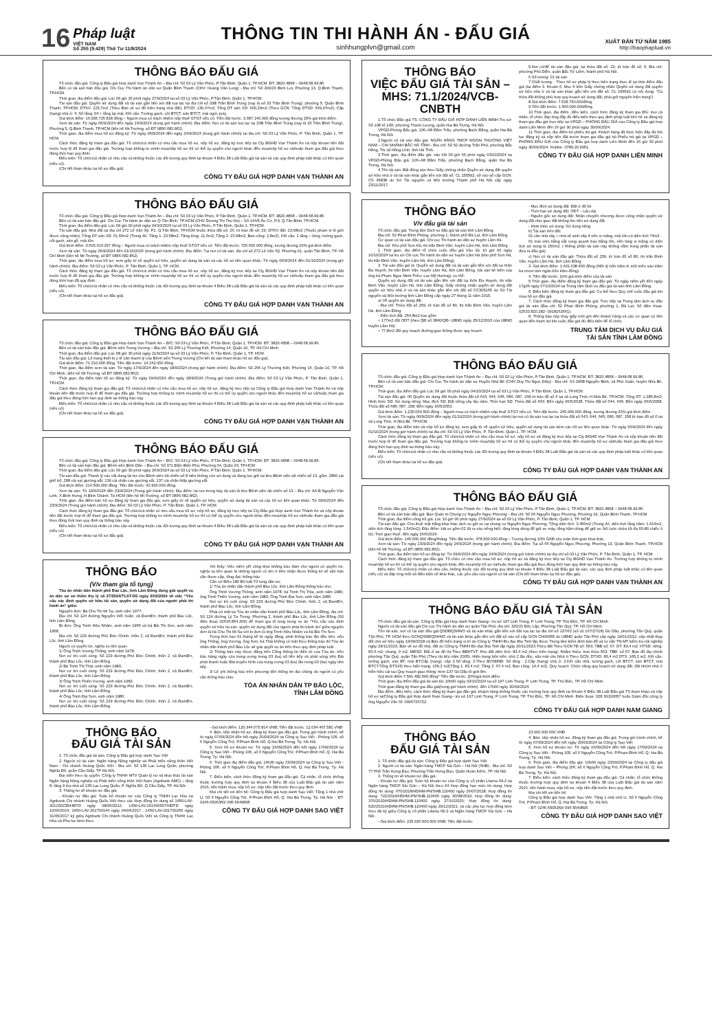16
Pháp luật
VIỆT NAM
Số 255 (9.429) Thứ Tư 11/9/2024
THÔNG TIN THI HÀNH ÁN - ĐẤU GIÁ
sinhhungplvn@gmail.com
XUẤT BẢN TỪ NĂM 1985
http://baophapluat.vn
THÔNG BÁO ĐẤU GIÁ
Tổ chức đấu giá: Công ty Đấu giá Hợp danh Vạn Thành An – Địa chỉ: Số 03 Lý Văn Phức, P.Tân Định, Quận 1, TP.HCM. ĐT: 3820.4858 – 0948.68.99.86.
Bên có tài sản bán đấu giá: Chi Cục Thi hành án dân sự Quận Bình Thạnh (CHV: Hoàng Văn Long) - Địa chỉ: Số 200/20 Bình Lợi, Phường 13, Q.Bình Thạnh, TP.HCM.
Thời gian, địa điểm đấu giá: Lúc 09 giờ 30 phút ngày 27/9/2024 tại số 03 Lý Văn Phức, P.Tân Định, Quận 1, TP.HCM.
Tài sản đấu giá: Quyền sử dụng đất và tài sản gắn liền với đất tọa lạc tại địa chỉ số 33B Trần Bình Trọng (nay là số 33 Trần Bình Trọng), phường 5, Quận Bình Thạnh, TP.HCM; DTKV: 223,7m2 (Theo Bản vẽ sơ đồ hiện trạng nhà đất); DTXD: 130,47m2; Tổng DT sàn XD: 600,29m2 (Theo GCN: Tổng DTSD: 549,07m2); Cấp (hạng) nhà ở: 4; Số tầng: 04 + tầng áp mái; Kết cấu: Tường gạch, cột BTCT, sàn BTCT, mái ngói, poly.
Giá khởi điểm: 16.935.726.818 đồng – Người mua có trách nhiệm nộp thuế GTGT nếu có. Tiền đặt trước: 3.387.140.000 đồng tương đương 20% giá khởi điểm.
Xem tài sản: Từ ngày 06/9/2024 đến ngày 24/9/2024 (trong giờ hành chính). Địa điểm: Nơi có tài sản tọa lạc tại 33B Trần Bình Trọng (nay là 33 Trần Bình Trọng), Phường 5, Q.Bình Thạnh, TP.HCM (liên hệ Mr.Trường, số ĐT 0856.682.862).
Thời gian, địa điểm mua hồ sơ đăng ký: Từ ngày 06/9/2024 đến ngày 24/9/2024 (trong giờ hành chính) tại địa chỉ: Số 03 Lý Văn Phức, P. Tân Định, Quận 1, TP. HCM.
Cách thức đăng ký tham gia đấu giá: Tổ chức/cá nhân có nhu cầu mua hồ sơ, nộp hồ sơ, đăng ký trực tiếp tại Cty ĐGHD Vạn Thành An và nộp khoản tiền đặt trước hợp lệ để tham gia đấu giá. Trường hợp không tự mình mua/nộp hồ sơ thì có thể ủy quyền cho người khác đến mua/nộp hồ sơ và/hoặc tham gia đấu giá theo đúng thời hạn quy định.
Điều kiện: Tổ chức/cá nhân có nhu cầu và không thuộc các đối tượng quy định tại khoản 4 Điều 38 Luật Đấu giá tài sản và các quy định pháp luật khác có liên quan (nếu có).
(Chi tiết tham khảo tại hồ sơ đấu giá).
CÔNG TY ĐẤU GIÁ HỢP DANH VẠN THÀNH AN
THÔNG BÁO ĐẤU GIÁ
Tổ chức đấu giá: Công ty Đấu giá Hợp danh Vạn Thành An – Địa chỉ: Số 03 Lý Văn Phức, P.Tân Định, Quận 1, TP.HCM. ĐT: 3820.4858 – 0948.68.99.86.
Bên có tài sản bán đấu giá: Chi Cục Thi hành án dân sự Q.Tân Bình, TP.HCM (CHV Dương Thị Thu Hà) – Số 144/5 Âu Cơ, P.9, Q.Tân Bình, TP.HCM.
Thời gian, địa điểm đấu giá: Lúc 09 giờ 00 phút ngày 04/10/2024 tại số 03 Lý Văn Phức, P.Tân Định, Quận 1, TP.HCM.
Tài sản đấu giá: Nhà đất tại địa chỉ 272 Lê Văn Sỹ, P1, Q.Tân Bình, TP.HCM thuộc thửa đất số: 26, tờ bản đồ số: 29; DTKV đất: 23,58m2 (Thuộc phạm vi lộ giới được công nhận); Tổng DT sàn XD: 61,56m2 (Trong đó: Tầng 1: 23,58m2; Tầng lửng: 11,6m2; Tầng 2: 23,58m2; Ban công: 2,8m2). Kết cấu: 2 tầng + lửng, tường gạch, cột gạch, sàn gỗ, mái tôn.
Giá khởi điểm: 3.603.319.297 đồng – Người mua có trách nhiệm nộp thuế GTGT nếu có. Tiền đặt trước: 720.660.000 đồng, tương đương 20% giá khởi điểm.
Xem tài sản: Từ ngày 06/9/2024 đến 01/10/2024 (trong giờ hành chính). Địa điểm: Tại nơi có tài sản, địa chỉ số 272 Lê Văn Sỹ, Phường 01, quận Tân Bình, TP. Hồ Chí Minh (liên hệ Mr.Trường, số ĐT 0856.682.862).
Thời gian, địa điểm mua hồ sơ; xem giấy tờ về quyền sở hữu, quyền sử dụng tài sản và các hồ sơ liên quan khác: Từ ngày 06/9/2024 đến 01/10/2024 (trong giờ hành chính). Địa điểm: Số 03 Lý Văn Phức, P. Tân Định, Quận 1, TP. HCM.
Cách thức đăng ký tham gia đấu giá: Tổ chức/cá nhân có nhu cầu mua hồ sơ, nộp hồ sơ, đăng ký trực tiếp tại Cty ĐGHD Vạn Thành An và nộp khoản tiền đặt trước hợp lệ để tham gia đấu giá. Trường hợp không tự mình mua/nộp hồ sơ thì có thể ủy quyền cho người khác đến mua/nộp hồ sơ và/hoặc tham gia đấu giá theo đúng thời hạn đã quy định..
Điều kiện: Tổ chức/cá nhân có nhu cầu và không thuộc các đối tượng quy định tại khoản 4 Điều 38 Luật Đấu giá tài sản và các quy định pháp luật khác có liên quan (nếu có).
(Chi tiết tham khảo tại hồ sơ đấu giá).
CÔNG TY ĐẤU GIÁ HỢP DANH VẠN THÀNH AN
THÔNG BÁO ĐẤU GIÁ
Tổ chức đấu giá: Công ty Đấu giá Hợp danh Vạn Thành An – Đ/C: Số 03 Lý Văn Phức, P.Tân Định, Quận 1, TP.HCM. ĐT: 3820.4858 – 0948.68.99.86.
Bên có tài sản bán đấu giá: Bệnh viện Trưng Vương – Địa chỉ: Số 266 Lý Thường Kiệt, Phường 14, Quận 10, TP. Hồ Chí Minh.
Thời gian, địa điểm đấu giá: Lúc 08 giờ 30 phút ngày 21/9/2024 tại số 03 Lý Văn Phức, P. Tân Định, Quận 1, TP. HCM.
Tài sản đấu giá: Lô trang thiết bị y tế cần thanh lý của Bệnh viện Trưng Vương (Chi tiết tài sản tham khảo hồ sơ đấu giá).
Giá khởi điểm: 71.210.000 đồng. Tiền đặt trước: 14.242.000 đồng.
Thời gian, địa điểm xem tài sản: Từ ngày 17/9/2024 đến ngày 18/9/2024 (trong giờ hành chính). Địa điểm: Số 266 Lý Thường Kiệt, Phường 14, Quận 10, TP. Hồ Chí Minh. (liên hệ Mr.Trường, số ĐT 0856.682.862).
Thời gian, địa điểm bán hồ sơ đăng ký: Từ ngày 09/9/2024 đến ngày 18/9/2024 (Trong giờ hành chính). Địa điểm: Số 03 Lý Văn Phức, P. Tân Định, Quận 1, TP.HCM.
Cách thức đăng ký tham gia đấu giá: Tổ chức/cá nhân có nhu cầu mua hồ sơ, nộp hồ sơ, đăng ký trực tiếp tại Công ty Đấu giá Hợp danh Vạn Thành An và nộp khoản tiền đặt trước hợp lệ để tham gia đấu giá. Trường hợp không tự mình mua/nộp hồ sơ thì có thể ủy quyền cho người khác đến mua/nộp hồ sơ và/hoặc tham gia đấu giá theo đúng thời hạn quy định tại thông báo này.
Điều kiện: Tổ chức/cá nhân có nhu cầu và không thuộc các đối tượng quy định tại khoản 4 Điều 38 Luật Đấu giá tài sản và các quy định pháp luật khác có liên quan (nếu có)
(Chi tiết tham khảo tại hồ sơ đấu giá).
CÔNG TY ĐẤU GIÁ HỢP DANH VẠN THÀNH AN
THÔNG BÁO ĐẤU GIÁ
Tổ chức đấu giá: Công ty Đấu giá Hợp danh Vạn Thành An – Đ/C: Số 03 Lý Văn Phức, P.Tân Định, Quận 1, TP.HCM. ĐT: 3820.4858 – 0948.68.99.86.
Bên có tài sản bán đấu giá: Bệnh viện Bình Dân – Địa chỉ: Số 371 Điện Biên Phủ, Phường 04, Quận 03, TP.HCM
Thời gian, địa điểm đấu giá: Lúc 09 giờ 30 phút ngày 26/9/2024 tại số 03 Lý Văn Phức, P.Tân Định, Quận 1, TP.HCM.
Tài sản đấu giá: Thanh lý các vật dụng tài trợ cho Bệnh viện dã chiến số 8 hiện không còn sử dụng và đang lưu giữ tại kho Bệnh viện dã chiến số 13; gồm: 2850 cái ghế bố, 288 cái vạt giường sắt, 139 cái chân cao giường sắt, 137 cái chân thấp giường sắt.
Giá khởi điểm: 214.500.000 đồng. Tiền đặt trước: 42.900.000 đồng.
Xem tài sản: Từ 19/9/2024 đến 23/9/2024 (Trong giờ hành chính). Địa điểm: tại nơi trưng bày tài sản là kho Bệnh viện dã chiến số 13 – Địa chỉ: 9A-B Nguyễn Văn Linh, X.Bình Hưng, H.Bình Chánh, Tp.HCM (liên hệ Mr.Trường, số ĐT 0856.682.862).
Thời gian, địa điểm bán hồ sơ đăng ký tham gia đấu giá; xem giấy tờ về quyền sở hữu, quyền sử dụng tài sản và các hồ sơ liên quan khác: Từ 09/9/2024 đến 23/9/2024 (Trong giờ hành chính). Địa điểm: Số 03 Lý Văn Phức, P. Tân Định, Quận 1, TP. HCM.
Cách thức đăng ký tham gia đấu giá: Tổ chức/cá nhân có nhu cầu mua hồ sơ, nộp hồ sơ, đăng ký trực tiếp tại Cty Đấu giá Hợp danh Vạn Thành An và nộp khoản tiền đặt trước hợp lệ để tham gia đấu giá. Trường hợp không tự mình mua/nộp hồ sơ thì có thể ủy quyền cho người khác đến mua/nộp hồ sơ và/hoặc tham gia đấu giá theo đúng thời hạn quy định tại thông báo này.
Điều kiện: Tổ chức/cá nhân có nhu cầu và không thuộc các đối tượng quy định tại khoản 4 Điều 38 Luật Đấu giá tài sản và các quy định pháp luật khác có liên quan (nếu có)
(Chi tiết tham khảo tại hồ sơ đấu giá).
CÔNG TY ĐẤU GIÁ HỢP DANH VẠN THÀNH AN
THÔNG BÁO
(V/v tham gia tố tụng)
Tòa án nhân dân thành phố Bảo Lộc, tỉnh Lâm Đồng đang giải quyết vụ án dân sự sơ thẩm thụ lý số 27/2024/TLST-DS ngày 20/2/2024 về việc “Yêu cầu xác định quyền sở hữu tài sản, quyền sử dụng đất của người phải thi hành án” giữa:
Nguyên đơn: Bà Chu Thị Mi Sa, sinh năm 1977;
Địa chỉ: Số 124 đường Nguyễn Viết Xuân, xã ĐamB’ri, thành phố Bảo Lộc, tỉnh Lâm Đồng
Bị đơn: Ông Trịnh Hữu Nhâm, sinh năm 1956 và bà Bùi Thị Sen, sinh năm 1958;
Địa chỉ: Số 229 đường Phó Đức Chính, thôn 2, xã ĐamB’ri, thành phố Bảo Lộc, tỉnh Lâm Đồng.
Người có quyền lợi, nghĩa vụ liên quan:
1/ Ông Trịnh Vương Thông, sinh năm 1978;
Nơi cư trú cuối cùng: Số 229 đường Phó Đức Chính, thôn 2, xã ĐamB’ri, thành phố Bảo Lộc, tỉnh Lâm Đồng.
2/ Bà Trịnh Thị Thái, sinh năm 1980;
Nơi cư trú cuối cùng: Số 229 đường Phó Đức Chính, thôn 2, xã ĐamB’ri, thành phố Bảo Lộc, tỉnh Lâm Đồng.
3/ Ông Trịnh Thiên Vương, sinh năm 1982;
Nơi cư trú cuối cùng: Số 229 đường Phó Đức Chính, thôn 2, xã ĐamB’ri, thành phố Bảo Lộc, tỉnh Lâm Đồng.
4/ Ông Trịnh Đại Sơn, sinh năm 1986;
Nơi cư trú cuối cùng: Số 229 đường Phó Đức Chính, thôn 2, xã ĐamB’ri, thành phố Bảo Lộc, tỉnh Lâm Đồng.
Xét thấy: Việc niêm yết công khai không bảo đảm cho người có quyền lợi, nghĩa vụ liên quan là những người có tên ở trên nhận được thông tin về văn bản cần được cấp, tống đạt, thông báo.
Căn cứ Điều 180 Bộ luật Tố tụng dân sự;
1/ Tòa án nhân dân thành phố Bảo Lộc, tỉnh Lâm Đồng thông báo cho:
Ông Trịnh Vương Thông, sinh năm 1978; bà Trịnh Thị Thái, sinh năm 1980; ông Trịnh Thiên Vương, sinh năm 1982; Ông Trịnh Đại Sơn, sinh năm 1986.
Nơi cư trú cuối cùng: Số 229 đường Phó Đức Chính, thôn 2, xã ĐamB’ri, thành phố Bảo Lộc, tỉnh Lâm Đồng.
Phải có mặt tại Tòa án nhân dân thành phố Bảo Lộc, tỉnh Lâm Đồng, địa chỉ: Số 12A đường Lý Tự Trọng, Phường 2, thành phố Bảo Lộc, tỉnh Lâm Đồng (Số điện thoại 02633.864.209) để tham gia tố tụng trong vụ án “Yêu cầu xác định quyền sở hữu tài sản, quyền sử dụng đất của người phải thi hành án” giữa nguyên đơn là bà Chu Thị Mi Sa với bị đơn là ông Trịnh Hữu Nhâm và bà Bùi Thị Sen.
Trong thời hạn 01 tháng kể từ ngày đăng, phát thông báo lần đầu tiên, nếu ông Thông, ông Vương, ông Sơn, bà Thái không có mặt theo thông báo thì Tòa án nhân dân thành phố Bảo Lộc sẽ giải quyết vụ án trên theo quy định pháp luật.
2/ Thông báo này được đăng trên Cổng thông tin điện tử của Tòa án, trên báo hàng ngày của trung ương trong 03 (ba) số liên tiếp và phát sóng trên Đài phát thanh hoặc Đài truyền hình của trung ương 03 (ba) lần trong 03 (ba) ngày liên tiếp.
3/ Lệ phí thông báo trên phương tiện thông tin đại chúng do người có yêu cầu thông báo chịu.
TÒA ÁN NHÂN DÂN TP BẢO LỘC,
TỈNH LÂM ĐỒNG
THÔNG BÁO
ĐẤU GIÁ TÀI SẢN
1. Tổ chức đấu giá tài sản: Công ty Đấu giá hợp danh Sao Việt
2. Người có tài sản: Ngân hàng Nông nghiệp và Phát triển nông thôn Việt Nam - Chi nhánh Hoàng Quốc Việt - Địa chỉ: Số 135 Lạc Long Quân, phường Nghĩa Đô, quận Cầu Giấy, TP Hà Nội.
Đại diện theo ủy quyền: Công ty TNHH MTV Quản lý nợ và khai thác tài sản Ngân hàng Nông nghiệp và Phát triển nông thôn Việt Nam (Agribank AMC) – tầng 8, tầng 9 tòa nhà số 135 Lạc Long Quân, P. Nghĩa Đô, Q.Cầu Giấy, TP. Hà Nội
3. Thông tin về khoản nợ đấu giá:
- Khoản nợ đấu giá: Toàn bộ khoản nợ của Công ty TNHH Lạc Hòa tại Agribank Chi nhánh Hoàng Quốc Việt theo các Hợp đồng tín dụng số 1450-LAV-201200235/HĐTD ngày 08/06/2012; 1450-LAV-201400507/HĐTD ngày 10/04/2014; 1450-LAV-201700144 ngày 04/04/2017 ; 1450-LAV-201700255 ngày 31/05/2017 ký giữa Agribank Chi nhánh Hoàng Quốc Việt và Công ty TNHH Lạc Hòa và Phụ lục kèm theo.
- Giá khởi điểm: 120.344.675.814 VNĐ; Tiền đặt trước: 12.034.467.581 VNĐ
4. Bán, tiếp nhận hồ sơ, đăng ký tham gia đấu giá: Trong giờ hành chính, kể từ ngày 07/09/2024 đến hết ngày 20/09/2024 tại Công ty Sao Việt - Phòng 105, số 6 Nguyễn Công Trứ, P.Phạm Đình Hổ, Q.Hai Bà Trưng, Tp. Hà Nội.
5. Xem hồ sơ khoản nợ: Từ ngày 16/09/2024 đến hết ngày 17/09/2024 tại Công ty Sao Việt - Phòng 105, số 6 Nguyễn Công Trứ, P.Phạm Đình Hổ, Q. Hai Bà Trưng, Tp. Hà Nội.
6. Thời gian địa điểm đấu giá: 14h30 ngày 23/09/2024 tại Công ty Sao Việt - Phòng 206, số 6 Nguyễn Công Trứ, P.Phạm Đình Hổ, Q. Hai Bà Trưng, Tp. Hà Nội.
7. Điều kiện, cách thức đăng ký tham gia đấu giá: Cá nhân, tổ chức không thuộc trường hợp quy định tại khoản 4 Điều 38 của Luật Đấu giá tài sản năm 2016, tiến hành mua, nộp hồ sơ, nộp tiền đặt trước theo quy định.
Mọi chi tiết xin liên hệ: Công ty Đấu giá hợp danh Sao Việt: Tầng 1 nhà chữ U, Số 6 Nguyễn Công Trứ, P.Phạm Đình Hổ, Q. Hai Bà Trưng, Tp. Hà Nội. - ĐT: 0246.6505360/ 096 5549895
CÔNG TY ĐẤU GIÁ HỢP DANH SAO VIỆT
THÔNG BÁO
VIỆC ĐẤU GIÁ TÀI SẢN –
MHS: 71.1/2024/VCB-CNBTH
1.Tổ chức Đấu giá TS: CÔNG TY ĐẤU GIÁ HỢP DANH LIÊN MINH Trụ sở: Số 108 tổ 14D, phường Thanh Lương, quận Hai Bà Trưng, Hà Nội
VPGD-Phòng Đấu giá: 106–A8 Đầm Trấu, phường Bạch Đằng, quận Hai Bà Trưng, Hà Nội
2.Người có tài sản đấu giá: NGÂN HÀNG TMCP NGOẠI THƯƠNG VIỆT NAM – CHI NHÁNH BẮC HÀ TĨNH - Địa chỉ: Số 52 đường Trần Phú, phường Bắc Hồng, Thị xã Hồng Lĩnh, tỉnh Hà Tĩnh.
3.Thời gian, địa điểm đấu giá: vào hồi 09 giờ 00 phút ngày 03/10/2024 tại VPGD-Phòng Đấu giá: 106–A8 Đầm Trấu, phường Bạch Đằng, quận Hai Bà Trưng, Hà Nội.
4.Tên tài sản: Bất động sản theo Giấy chứng nhận Quyền sử dụng đất quyền sở hữu nhà ở và tài sản khác gắn liền với đất số: CL 155592; số vào sổ cấp GCN: CS 45838 do Sở Tài nguyên và Môi trường Thành phố Hà Nội cấp ngày 23/11/2017.
5.Nơi có/để tài sản đấu giá: tại thửa đất số: 23; tờ bản đồ số: 5; Địa chỉ: phường Phú Diễn, quận Bắc Từ Liêm, thành phố Hà Nội.
6.Số lượng: 01 tài sản.
7.Chất lượng: : Theo hồ sơ pháp lý theo hiện trạng thực tế tại thời điểm đấu giá (tại điểm 3. Khoản 6, Mục II trên Giấy chứng nhận Quyền sử dụng đất quyền sở hữu nhà ở và tài sản khác gắn liền với đất số: CL 155592 có nội dung: “Cả thửa đất không phù hợp quy hoạch sử dụng đất, phải giữ nguyên hiện trạng”).
8.Giá khởi điểm: 7.518.750.000đồng.
9.Tiền đặt trước: 1.500.000.000đồng.
10.Thời gian, địa điểm, điều kiện, cách thức đăng ký tham gia ĐG: mọi cá nhân, tổ chức đáp ứng đầy đủ điều kiện theo quy định pháp luật liên hệ và đăng ký tham gia đấu giá trực tiếp tại VPGD – PHÒNG ĐẤU GIÁ của Công ty Đấu giá hợp danh Liên Minh đến 16 giờ 30 phút ngày 30/09/2024.
11.Thời gian, địa điểm bỏ phiếu trả giá: Khách hàng đã thực hiện đầy đủ thủ tục đăng ký và nộp tiền đặt trước tham gia đấu giá bỏ Phiếu trả giá tại VPGD – PHÒNG ĐẤU GIÁ của Công ty Đấu giá hợp danh Liên Minh đến 16 giờ 30 phút ngày 30/09/2024. Hotline: 0789.20.9951.
CÔNG TY ĐẤU GIÁ HỢP DANH LIÊN MINH
THÔNG BÁO
V/v đấu giá tài sản
Tổ chức đấu giá: Trung tâm Dịch vụ đấu giá tài sản tỉnh Lâm Đồng
Địa chỉ: 52 Phan Đình Phùng, phường 1, thành phố Đà Lạt, tỉnh Lâm Đồng
Cơ quan có tài sản đấu giá: Chi cục Thi hành án dân sự huyện Lâm Hà
Địa chỉ: Khu phố Sơn Hà, thị trấn Đinh Văn, huyện Lâm Hà, tỉnh Lâm Đồng
1. Thời gian, địa điểm tổ chức cuộc đấu giá Vào lúc 10 giờ 00 ngày 10/10/2024 tại trụ sở Chi cục Thi hành án dân sự huyện Lâm Hà (khu phố Sơn Hà, thị trấn Đinh Văn, huyện Lâm Hà, tỉnh Lâm Đồng).
2. Tài sản đấu giá là: Quyền sử dụng đất và tài sản gắn liền với đất tại thôn Đa Huynh, thị trấn Đinh Văn, huyện Lâm Hà, tỉnh Lâm Đồng. (tài sản kê biên của ông bà Phạm Ngọc Minh Triều- Lục Mỹ Hường), cụ thể:
Quyền sử dụng đất và tài sản gắn liền với đất tại thôn Đa Huynh, thị trấn Đinh Văn, huyện Lâm Hà, tỉnh Lâm Đồng; Giấy chứng nhận quyền sử dụng đất quyền sở hữu nhà ở và tài sản khác gắn liền với đất số CC305165 do Sở Tài nguyên và Môi trường tỉnh Lâm Đồng cấp ngày 27 tháng 11 năm 2015.
a) Về quyền sử dụng đất:
- Địa chỉ: Thửa đất số 259, tờ bản đồ số 80, thị trấn Đinh Văn, huyện Lâm Hà, tỉnh Lâm Đồng
- Diện tích đất: 254,8m2 bao gồm:
+ 177m2 đất ODT (theo QĐ số 3840/QĐ- UBND ngày 25/12/2015 của UBND huyện Lâm Hà)
+ 77,8m2 đất quy hoạch đường giao thông được quy hoạch.
- Mục đích sử dụng đất: Đất ở đô thị
- Thời hạn sử dụng đất: ODT – Lâu dài
- Nguồn gốc sử dụng đất: Nhận chuyển nhượng được công nhận quyền sử dụng đất như giao đất không thu tiền sử dụng đất.
- Hình thức sử dụng: Sử dụng riêng
b) Tài sản trên đất:
01 căn nhà xây + nhà vệ sinh cấp 4 nền xi măng, mái tôn có diện tích 74m2.
01 mái vòm bằng sắt xung quanh bao bằng tôn, nền láng xi măng có diện tích sử dụng là 150m2. ( Riêng phần tài sản này không nằm trong phần tài sản đưa ra đấu giá)
c) Nơi có tài sản đấu giá: Thửa đất số 259, tờ bản đồ số 80, thị trấn Đinh Văn, huyện Lâm Hà, tỉnh Lâm Đồng.
3. Giá khởi điểm: 1.401.638.400 đồng (Một tỷ bốn trăm lẻ một triệu sáu trăm ba mươi tám ngàn bốn trăm đồng).
4. Tiền đặt trước: 10% giá khởi điểm của tài sản
5 Thời gian, địa điểm đăng ký tham gia đấu giá: Từ ngày niêm yết đến ngày 17g00 ngày 07/10/2024 tại Trung tâm Dịch vụ đấu giá tài sản tỉnh Lâm Đồng.
6. Điều kiện đăng ký tham gia đấu giá: Cụ thể theo Quy chế cuộc đấu giá khi mua hồ sơ đấu giá.
7. Cách thức đăng ký tham gia đấu giá: Trực tiếp tại Trung tâm dịch vụ đấu giá tài sản (Địa chỉ: 52 Phan Đình Phùng, phường 1, Đà Lạt; Số điện thoại: 02633.820.282- 0918162661).
8. Thông báo này thay giấy mời gởi đến khách hàng và các cơ quan có liên quan đến tham dự khi cuộc đấu giá đủ điều kiện để tổ chức.
TRUNG TÂM DỊCH VỤ ĐẤU GIÁ
TÀI SẢN TỈNH LÂM ĐỒNG
THÔNG BÁO ĐẤU GIÁ
Tổ chức đấu giá: Công ty Đấu giá Hợp danh Vạn Thành An – Địa chỉ: Số 03 Lý Văn Phức, P.Tân Định, Quận 1, TP.HCM. ĐT: 3820.4858 – 0948.68.99.86.
Bên có tài sản bán đấu giá: Chi Cục Thi hành án dân sự Huyện Nhà Bè (CHV Duy Thị Ngọc Diệp) - Địa chỉ: Số 296B Nguyễn Bình, xã Phú Xuân, huyện Nhà Bè, TP.HCM.
Thời gian, địa điểm đấu giá: Lúc 09 giờ 00 phút ngày 04/10/2024 tại số 03 Lý Văn Phức, P.Tân Định, Quận 1, TP.HCM.
Tài sản đấu giá: 05 Quyền sử dụng đất thuộc thửa đất số 643, 644, 645, 686, 687, 158 tờ bản đồ số 6 tại xã Long Thới, H.Nhà Bè, TP.HCM; Tổng DT: 1.285,8m2; Hình thức SD: Sử dụng riêng; Mục đích SD: Đất trồng cây lâu năm; Thời hạn SD: Thửa đất số 643: Đến ngày 06/6/2028, Thửa đất số 644, 645: Đến ngày 06/6/2058, Thửa đất số 686, 687, 158: Đến ngày 16/5/2053.
Giá khởi điểm: 1.225.064.500 đồng – Người mua có trách nhiệm nộp thuế GTGT nếu có. Tiền đặt trước: 245.000.000 đồng, tương đương 20% giá khởi điểm.
Xem tài sản: Từ ngày 06/9/2024 đến ngày 01/10/2024 (trong giờ hành chính) tại nơi có tài sản tọa lạc tại thửa đất số 643, 644, 645, 686, 687, 158 tờ bản đồ số 6 tại xã Long Thới, H.Nhà Bè, TP.HCM.
Thời gian, địa điểm bán và nộp hồ sơ đăng ký; xem giấy tờ về quyền sở hữu, quyền sử dụng tài sản kèm các hồ sơ liên quan khác: Từ ngày 06/9/2024 đến ngày 01/10/2024 (trong giờ hành chính) tại địa chỉ: Số 03 Lý Văn Phức, P. Tân Định, Quận 1, TP. HCM.
Cách thức đăng ký tham gia đấu giá: Tổ chức/cá nhân có nhu cầu mua hồ sơ, nộp hồ sơ và đăng ký trực tiếp tại Cty ĐGHD Vạn Thành An và nộp khoản tiền đặt trước hợp lệ để tham gia đấu giá. Trường hợp không tự mình mua/nộp hồ sơ thì có thể ủy quyền cho người khác đến mua/nộp hồ sơ và/hoặc tham gia đấu giá theo đúng thời hạn quy định tại thông báo này.
Điều kiện: Tổ chức/cá nhân có nhu cầu và không thuộc các đối tượng quy định tại khoản 4 Điều 38 Luật Đấu giá tài sản và các quy định pháp luật khác có liên quan (nếu có).
(Chi tiết tham khảo tại hồ sơ đấu giá).
CÔNG TY ĐẤU GIÁ HỢP DANH VẠN THÀNH AN
THÔNG BÁO ĐẤU GIÁ
Tổ chức đấu giá: Công ty Đấu giá Hợp danh Vạn Thành An – Địa chỉ: Số 03 Lý Văn Phức, P.Tân Định, Quận 1, TP.HCM. ĐT: 3820.4858 – 0948.68.99.86.
Bên có tài sản bán đấu giá: Ban Quản trị Chung cư Nguyễn Ngọc Phương – Địa chỉ: Số 66 Nguyễn Ngọc Phương, Phường 19, Quận Bình Thạnh, TP.HCM
Thời gian, địa điểm công bố giá: Lúc 10 giờ 00 phút ngày 27/9/2024 tại số 03 Lý Văn Phức, P. Tân Định, Quận 1, TP. HCM.
Tài sản đấu giá: Cho thuê mặt bằng khai thác dịch vụ giữ xe tại chung cư Nguyễn Ngọc Phương; Tổng diện tích: 3.456m2 (Trong đó, diện tích tầng hầm: 1.914m2, diện tích tầng lửng: 1.542m2); Đặc điểm: bãi xe gồm 02 lối ra vào riêng biệt, tầng lửng dùng để giữ xe máy, tầng hầm dùng để giữ xe ôtô (sức chứa tối đa 60-80 chiếc ô tô); Thời gian thuê: đến ngày 24/6/2024.
Giá khởi điểm: 145.000.000 đồng/tháng. Tiền đặt trước: 478.500.000 đồng – Tương đương 10% GKĐ cho toàn thời gian khai thác.
Xem tài sản: Từ ngày 23/9/2024 đến ngày 24/9/2024 (trong giờ hành chính). Địa điểm: Tại số 66 Nguyễn Ngọc Phương, Phường 19, Quận Bình Thạnh, TP.HCM (liên hệ Mr.Trường, số ĐT 0856.682.862).
Thời gian, địa điểm bán hồ sơ đăng ký: Từ 09/9/2024 đến ngày 24/9/2024 (trong giờ hành chính) tại địa chỉ số 03 Lý Văn Phức, P. Tân Định, Quận 1, TP. HCM.
Cách thức đăng ký tham gia đấu giá: Tổ chức có nhu cầu mua hồ sơ, nộp hồ sơ và đăng ký trực tiếp tại Cty ĐGHD Vạn Thành An. Trường hợp không tự mình mua/nộp hồ sơ thì có thể ủy quyền cho người khác đến mua/nộp hồ sơ và/hoặc tham gia đấu giá theo đúng thời hạn quy định tại thông báo này.
Điều kiện: Tổ chức/cá nhân có nhu cầu, không thuộc các đối tượng quy định tại khoản 4 Điều 38 Luật Đấu giá tài sản, các quy định pháp luật khác có liên quan (nếu có) và đáp ứng một số điều kiện về khai thác, các yêu cầu của người có tài sản (Chi tiết tham khảo tại hồ sơ đấu giá).
CÔNG TY ĐẤU GIÁ HỢP DANH VẠN THÀNH AN
THÔNG BÁO ĐẤU GIÁ TÀI SẢN
Tổ chức đấu giá tài sản: Công ty Đấu giá Hợp danh Nam Giang– trụ sở 197 Linh Trung, P. Linh Trung, TP. Thủ Đức, TP. Hồ Chí Minh
Người có tài sản đấu giá:Chi cục Thi hành án dân sự quận Tân Phú- địa chỉ: 320/21 Độc Lập, Phường Tân Quý, TP. Hồ Chí Minh.
Tên tài sản, nơi có tài sản đấu giá:QSDĐQSHNO và tài sản khác gắn liền với đất tọa lạc tại địa chỉ số 137/62 (số cũ 167/27/18) Gò Dầu, phường Tân Quý, quận Tân Phú, TP. HCM theo GCNQSDĐQSHNO và tài sản khác gắn liền với đất số vào sổ cấp GCN CH00055 do UBND quận Tân Phú cấp ngày 19/01/2012, cập nhật thay đổi chủ sở hữu ngày 19/09/2018 và Bản đồ hiện trạng vị trí do Công ty TNHH Đo đạc Địa Tinh lập được Trung tâm kiểm định bản đồ và tư vấn TN-MT kiểm tra nội nghiệp ngày 29/11/2023; Bản vẽ sơ đồ nhà, đất do Công ty TNHH Đo đạc Địa Tinh lập ngày 20/11/2023.Thửa đất:Theo GCN:TĐ số: 563; TBĐ số: 67. DT: 83,4 m2. HTSD: riêng: 83,4 m2; chung: 0 m2. MĐSD: Đất ở tại đô thị.Theo BĐHTVT: Khu đất diện tích: 83,4 m2 (theo hiện trạng). Nhằm thửa: trọn thửa 563. TBĐ: số 67, Bản đồ địa chính phường Tân Quý, quận Tân Phú (Theo tài liệu năm 2005). Hiện trạng bên trên: nhà 2 lầu đúc, sân mái che.Nhà ở:Theo GCN: DTXD: 83,4 m2.DTS: 165,2 m2. Kết cấu: tường gạch, sàn BT, mái BT.Cấp (hạng): cấp 2.Số tầng: 2.Theo BVSĐNĐ: Số tầng : 2.Cấp (hạng) nhà ở: 2.Kết cấu nhà: tường gạch, cột BTCT, sàn BTCT, mái BTCT.Tổng DTSXD theo hiện trạng: 165,2 m2(Tầng 1: 83,4 m2; Tầng 2: 67,4 m2; Ban công: 14,4 m2). Quy hoạch: Chức năng quy hoạch sử dụng đất: đất nhóm nhà ở hiện hữu cải tạo.Quy hoạch giao thông: hẻm 137 Gò Dầu lộ giới 8m.
Giá khởi điểm:7.591.482.590 đồng* Tiền đặt trước: 20%/giá khởi điểm.
Thời gian, địa điểm đấu giá tài sản:lúc 10h00 ngày 03/10/2024 tại số 197 Linh Trung, P. Linh Trung, TP. Thủ Đức, TP. Hồ Chí Minh.
Thời gian đăng ký tham gia đấu giá(trong giờ hành chính): đến 17h00 ngày 30/09/2024.
Địa điểm, điều kiện, cách thức đăng ký tham gia đấu giá: khách hàng không thuộc các trường hợp quy định tại Khoản 4 Điều 38 Luật Đấu giá TS tham khảo và nộp hồ sơ tạiCông ty Đấu giá Hợp danh Nam Giang– trụ sở 197 Linh Trung, P. Linh Trung, TP. Thủ Đức, TP. Hồ Chí Minh. Điện thoại: 028 39100057 hoặc Giám đốc công ty ông Nguyễn Văn Sĩ: 0906726722.
CÔNG TY ĐẤU GIÁ HỢP DANH NAM GIANG
THÔNG BÁO
ĐẤU GIÁ TÀI SẢN
1. Tổ chức đấu giá tài sản: Công ty Đấu giá hợp danh Sao Việt
2. Người có tài sản: Ngân hàng TMCP Sài Gòn – Hà Nội (SHB) - Địa chỉ: Số 77 Phố Trần Hưng Đạo, Phường Trần Hưng Đạo, Quận Hoàn Kiếm, TP. Hà Nội
3. Thông tin về khoản nợ đấu giá:
- Khoản nợ đấu giá: Toàn bộ khoản nợ của Công ty cổ phần Lilama 69-2 tại Ngân hàng TMCP Sài Gòn – Hà Nội theo 04 Hợp đồng hạn mức tín dụng: Hợp đồng tín dụng: 670/2018/HDHM-PN/SHB.110400 ngày 26/07/2018; Hợp đồng tín dụng: 722/2019/HDHM-PN/SHB.110400 ngày 30/08/2019; Hợp đồng tín dụng: 370/2020/HDHM-PN/SHB.110400 ngày 27/10/2020; Hợp đồng tín dụng: 520/2021/HDHM-PN/SHB.110400 ngày 29/12/2021; và các phụ lục hợp đồng kèm theo đã ký giữa Công ty cổ phần Lilama 69-2 và Ngân hàng TMCP Sài Gòn – Hà Nội.
- Giá khởi điểm: 225.926.500.000 VNĐ; Tiền đặt trước:
23.000.000.000 VNĐ
4. Bán, tiếp nhận hồ sơ, đăng ký tham gia đấu giá: Trong giờ hành chính, kể từ ngày 07/09/2024 đến hết ngày 20/09/2024 tại Công ty Sao Việt
5. Xem hồ sơ khoản nợ: Từ ngày 16/09/2024 đến hết ngày 17/09/2024 tại Công ty Sao Việt - Phòng 105, số 6 Nguyễn Công Trứ, P.Phạm Đình Hổ, Q. Hai Bà Trưng, Tp. Hà Nội.
6. Thời gian, địa điểm đấu giá: 10h00 ngày 23/09/2024 tại Công ty đấu giá hợp danh Sao Việt – Phòng 206, số 6 Nguyễn Công Trứ, P.Phạm Đình Hổ, Q. Hai Bà Trưng, Tp. Hà Nội.
7. Điều kiện, cách thức đăng ký tham gia đấu giá: Cá nhân, tổ chức không thuộc trường hợp quy định tại khoản 4 Điều 38 của Luật Đấu giá tài sản năm 2016, tiến hành mua, nộp hồ sơ, nộp tiền đặt trước theo quy định.
Mọi chi tiết xin liên hệ:
Công ty Đấu giá hợp danh Sao Việt: Tầng 1 nhà chữ U, Số 6 Nguyễn Công Trứ, P.Phạm Đình Hổ, Q. Hai Bà Trưng, Tp. Hà Nội.
- ĐT: 0246.6505360/ 096 5549895
CÔNG TY ĐẤU GIÁ HỢP DANH SAO VIỆT